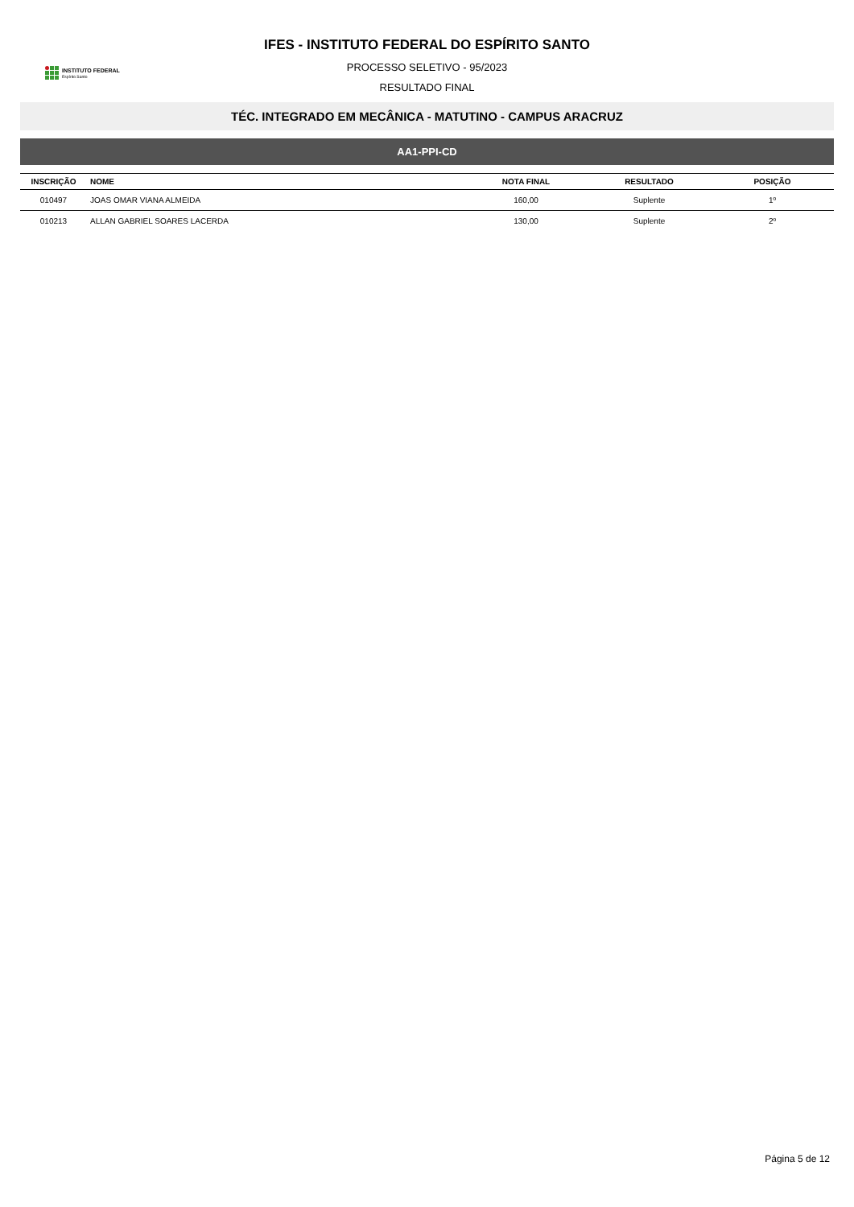INSTITUTO FEDERAL
Espírito Santo
IFES - INSTITUTO FEDERAL DO ESPÍRITO SANTO
PROCESSO SELETIVO - 95/2023
RESULTADO FINAL
TÉC. INTEGRADO EM MECÂNICA - MATUTINO - CAMPUS ARACRUZ
AA1-PPI-CD
| INSCRIÇÃO | NOME | NOTA FINAL | RESULTADO | POSIÇÃO |
| --- | --- | --- | --- | --- |
| 010497 | JOAS OMAR VIANA ALMEIDA | 160,00 | Suplente | 1º |
| 010213 | ALLAN GABRIEL SOARES LACERDA | 130,00 | Suplente | 2º |
Página 5 de 12